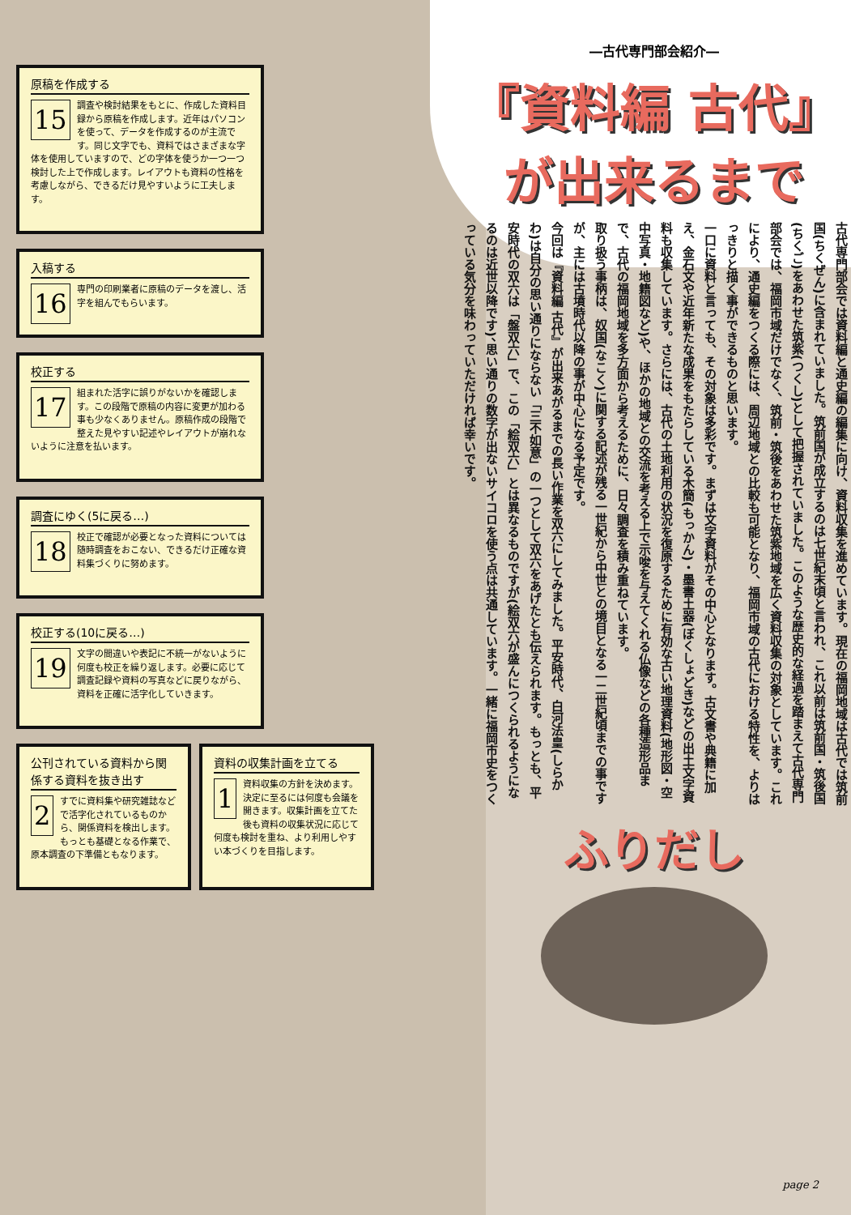原稿を作成する
15 調査や検討結果をもとに、作成した資料目録から原稿を作成します。近年はパソコンを使って、データを作成するのが主流です。同じ文字でも、資料ではさまざまな字体を使用していますので、どの字体を使うか一つ一つ検討した上で作成します。レイアウトも資料の性格を考慮しながら、できるだけ見やすいように工夫します。
入稿する
16 専門の印刷業者に原稿のデータを渡し、活字を組んでもらいます。
校正する
17 組まれた活字に誤りがないかを確認します。この段階で原稿の内容に変更が加わる事も少なくありません。原稿作成の段階で整えた見やすい記述やレイアウトが崩れないように注意を払います。
調査にゆく(5に戻る…)
18 校正で確認が必要となった資料については随時調査をおこない、できるだけ正確な資料集づくりに努めます。
校正する(10に戻る…)
19 文字の間違いや表記に不統一がないように何度も校正を繰り返します。必要に応じて調査記録や資料の写真などに戻りながら、資料を正確に活字化していきます。
公刊されている資料から関係する資料を抜き出す
2 すでに資料集や研究雑誌などで活字化されているものから、関係資料を検出します。もっとも基礎となる作業で、原本調査の下準備ともなります。
資料の収集計画を立てる
1 資料収集の方針を決めます。決定に至るには何度も会議を開きます。収集計画を立てた後も資料の収集状況に応じて何度も検討を重ね、より利用しやすい本づくりを目指します。
―古代専門部会紹介―
『資料編 古代』
が出来るまで
古代専門部会では資料編と通史編の編集に向け、資料収集を進めています。現在の福岡地域は古代では筑前国(ちくぜん)に含まれていました。筑前国が成立するのは七世紀末頃と言われ、これ以前は筑前国・筑後国(ちくご)をあわせた筑紫(つくし)として把握されていました。このような歴史的な経過を踏まえて古代専門部会では、福岡市域だけでなく、筑前・筑後をあわせた筑紫地域を広く資料収集の対象としています。これにより、通史編をつくる際には、周辺地域との比較も可能となり、福岡市域の古代における特性を、よりはっきりと描く事ができるものと思います。
一口に資料と言っても、その対象は多彩です。まずは文字資料がその中心となります。古文書や典籍に加え、金石文や近年新たな成果をもたらしている木簡(もっかん)・墨書土器(ぼくしょどき)などの出土文字資料も収集しています。さらには、古代の土地利用の状況を復原するために有効な古い地理資料(地形図・空中写真・地籍図など)や、ほかの地域との交流を考える上で示唆を与えてくれる仏像などの各種造形品まで、古代の福岡地域を多方面から考えるために、日々調査を積み重ねています。
取り扱う事柄は、奴国(なこく)に関する記述が残る一世紀から中世との境目となる一二世紀頃までの事ですが、主には古墳時代以降の事が中心になる予定です。
今回は『資料編 古代』が出来あがるまでの長い作業を双六にしてみました。平安時代、白河法皇(しらかわ)は自分の思い通りにならない「三不如意」の一つとして双六をあげたとも伝えられます。もっとも、平安時代の双六は「盤双六」で、この「絵双六」とは異なるものですが(絵双六が盛んにつくられるようになるのは近世以降です)、思い通りの数字が出ないサイコロを使う点は共通しています。一緒に福岡市史をつくっている気分を味わっていただければ幸いです。
ふりだし
page 2